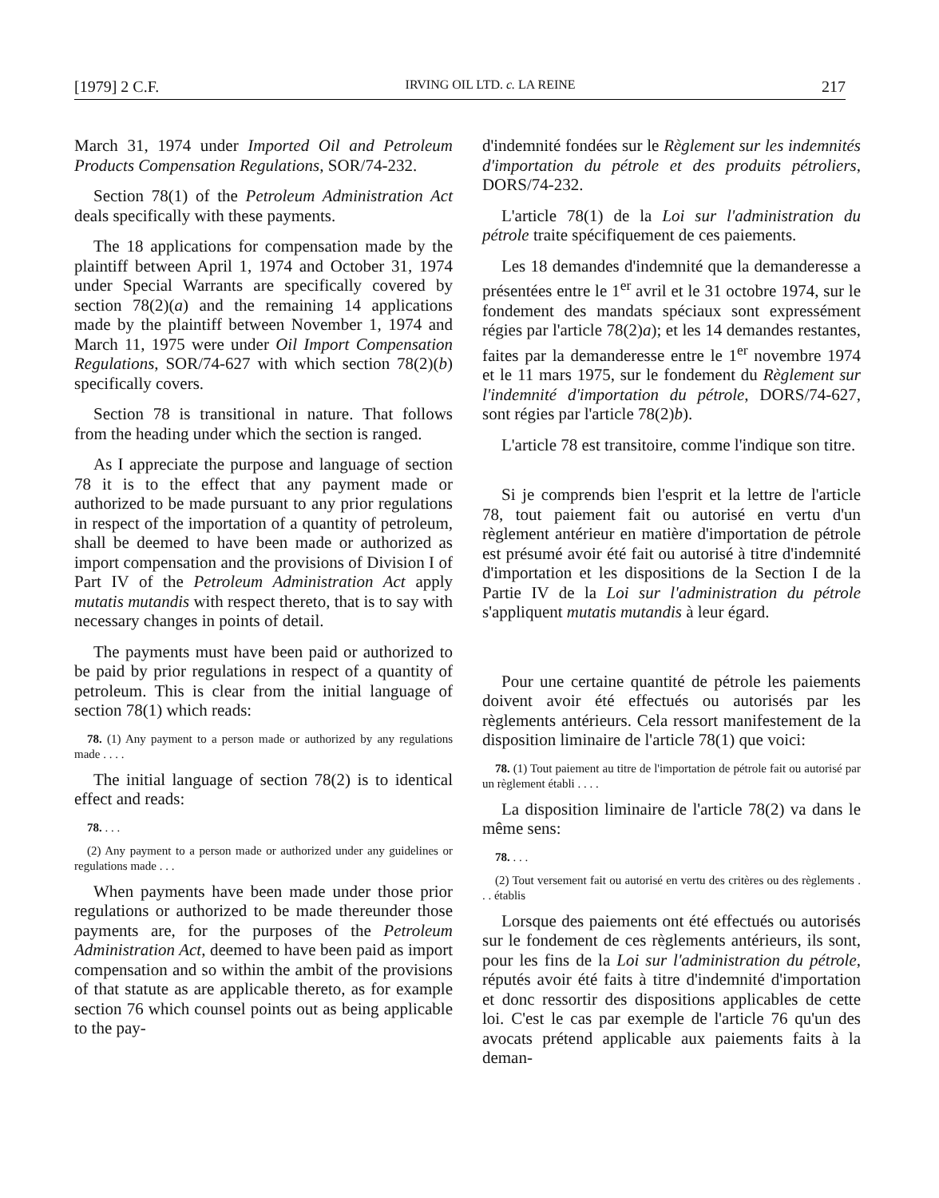[1979] 2 C.F. IRVING OIL LTD. c. LA REINE 217
March 31, 1974 under Imported Oil and Petroleum Products Compensation Regulations, SOR/74-232.
Section 78(1) of the Petroleum Administration Act deals specifically with these payments.
The 18 applications for compensation made by the plaintiff between April 1, 1974 and October 31, 1974 under Special Warrants are specifically covered by section 78(2)(a) and the remaining 14 applications made by the plaintiff between November 1, 1974 and March 11, 1975 were under Oil Import Compensation Regulations, SOR/74-627 with which section 78(2)(b) specifically covers.
Section 78 is transitional in nature. That follows from the heading under which the section is ranged.
As I appreciate the purpose and language of section 78 it is to the effect that any payment made or authorized to be made pursuant to any prior regulations in respect of the importation of a quantity of petroleum, shall be deemed to have been made or authorized as import compensation and the provisions of Division I of Part IV of the Petroleum Administration Act apply mutatis mutandis with respect thereto, that is to say with necessary changes in points of detail.
The payments must have been paid or authorized to be paid by prior regulations in respect of a quantity of petroleum. This is clear from the initial language of section 78(1) which reads:
78. (1) Any payment to a person made or authorized by any regulations made . . . .
The initial language of section 78(2) is to identical effect and reads:
78. . . .
(2) Any payment to a person made or authorized under any guidelines or regulations made . . .
When payments have been made under those prior regulations or authorized to be made thereunder those payments are, for the purposes of the Petroleum Administration Act, deemed to have been paid as import compensation and so within the ambit of the provisions of that statute as are applicable thereto, as for example section 76 which counsel points out as being applicable to the pay-
d'indemnité fondées sur le Règlement sur les indemnités d'importation du pétrole et des produits pétroliers, DORS/74-232.
L'article 78(1) de la Loi sur l'administration du pétrole traite spécifiquement de ces paiements.
Les 18 demandes d'indemnité que la demanderesse a présentées entre le 1<sup>er</sup> avril et le 31 octobre 1974, sur le fondement des mandats spéciaux sont expressément régies par l'article 78(2)a); et les 14 demandes restantes, faites par la demanderesse entre le 1<sup>er</sup> novembre 1974 et le 11 mars 1975, sur le fondement du Règlement sur l'indemnité d'importation du pétrole, DORS/74-627, sont régies par l'article 78(2)b).
L'article 78 est transitoire, comme l'indique son titre.
Si je comprends bien l'esprit et la lettre de l'article 78, tout paiement fait ou autorisé en vertu d'un règlement antérieur en matière d'importation de pétrole est présumé avoir été fait ou autorisé à titre d'indemnité d'importation et les dispositions de la Section I de la Partie IV de la Loi sur l'administration du pétrole s'appliquent mutatis mutandis à leur égard.
Pour une certaine quantité de pétrole les paiements doivent avoir été effectués ou autorisés par les règlements antérieurs. Cela ressort manifestement de la disposition liminaire de l'article 78(1) que voici:
78. (1) Tout paiement au titre de l'importation de pétrole fait ou autorisé par un règlement établi . . . .
La disposition liminaire de l'article 78(2) va dans le même sens:
78. . . .
(2) Tout versement fait ou autorisé en vertu des critères ou des règlements . . . établis
Lorsque des paiements ont été effectués ou autorisés sur le fondement de ces règlements antérieurs, ils sont, pour les fins de la Loi sur l'administration du pétrole, réputés avoir été faits à titre d'indemnité d'importation et donc ressortir des dispositions applicables de cette loi. C'est le cas par exemple de l'article 76 qu'un des avocats prétend applicable aux paiements faits à la deman-